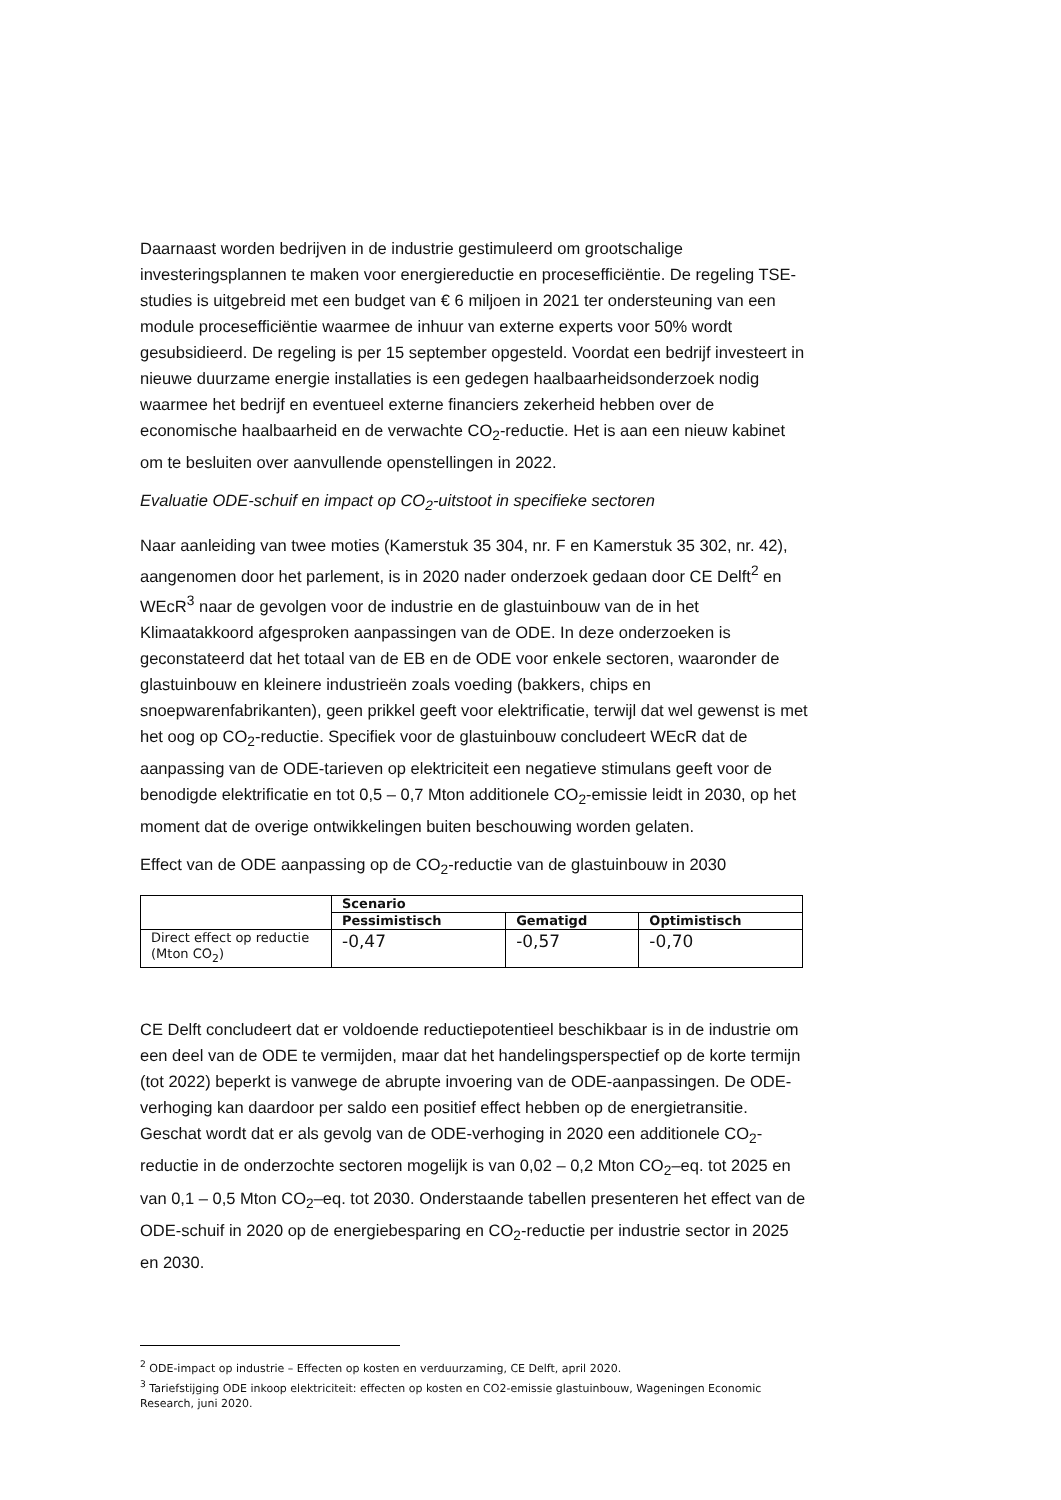Daarnaast worden bedrijven in de industrie gestimuleerd om grootschalige investeringsplannen te maken voor energiereductie en procesefficiëntie. De regeling TSE-studies is uitgebreid met een budget van € 6 miljoen in 2021 ter ondersteuning van een module procesefficiëntie waarmee de inhuur van externe experts voor 50% wordt gesubsidieerd. De regeling is per 15 september opgesteld. Voordat een bedrijf investeert in nieuwe duurzame energie installaties is een gedegen haalbaarheidsonderzoek nodig waarmee het bedrijf en eventueel externe financiers zekerheid hebben over de economische haalbaarheid en de verwachte CO<sub>2</sub>-reductie. Het is aan een nieuw kabinet om te besluiten over aanvullende openstellingen in 2022.
Evaluatie ODE-schuif en impact op CO<sub>2</sub>-uitstoot in specifieke sectoren
Naar aanleiding van twee moties (Kamerstuk 35 304, nr. F en Kamerstuk 35 302, nr. 42), aangenomen door het parlement, is in 2020 nader onderzoek gedaan door CE Delft<sup>2</sup> en WEcR<sup>3</sup> naar de gevolgen voor de industrie en de glastuinbouw van de in het Klimaatakkoord afgesproken aanpassingen van de ODE. In deze onderzoeken is geconstateerd dat het totaal van de EB en de ODE voor enkele sectoren, waaronder de glastuinbouw en kleinere industrieën zoals voeding (bakkers, chips en snoepwarenfabrikanten), geen prikkel geeft voor elektrificatie, terwijl dat wel gewenst is met het oog op CO<sub>2</sub>-reductie. Specifiek voor de glastuinbouw concludeert WEcR dat de aanpassing van de ODE-tarieven op elektriciteit een negatieve stimulans geeft voor de benodigde elektrificatie en tot 0,5 – 0,7 Mton additionele CO<sub>2</sub>-emissie leidt in 2030, op het moment dat de overige ontwikkelingen buiten beschouwing worden gelaten.
Effect van de ODE aanpassing op de CO<sub>2</sub>-reductie van de glastuinbouw in 2030
| | Scenario | | |
| --- | --- | --- | --- |
| | Pessimistisch | Gematigd | Optimistisch |
| Direct effect op reductie (Mton CO<sub>2</sub>) | -0,47 | -0,57 | -0,70 |
CE Delft concludeert dat er voldoende reductiepotentieel beschikbaar is in de industrie om een deel van de ODE te vermijden, maar dat het handelingsperspectief op de korte termijn (tot 2022) beperkt is vanwege de abrupte invoering van de ODE-aanpassingen. De ODE-verhoging kan daardoor per saldo een positief effect hebben op de energietransitie. Geschat wordt dat er als gevolg van de ODE-verhoging in 2020 een additionele CO<sub>2</sub>-reductie in de onderzochte sectoren mogelijk is van 0,02 – 0,2 Mton CO<sub>2</sub>–eq. tot 2025 en van 0,1 – 0,5 Mton CO<sub>2</sub>–eq. tot 2030. Onderstaande tabellen presenteren het effect van de ODE-schuif in 2020 op de energiebesparing en CO<sub>2</sub>-reductie per industrie sector in 2025 en 2030.
<sup>2</sup> ODE-impact op industrie – Effecten op kosten en verduurzaming, CE Delft, april 2020.
<sup>3</sup> Tariefstijging ODE inkoop elektriciteit: effecten op kosten en CO2-emissie glastuinbouw, Wageningen Economic Research, juni 2020.